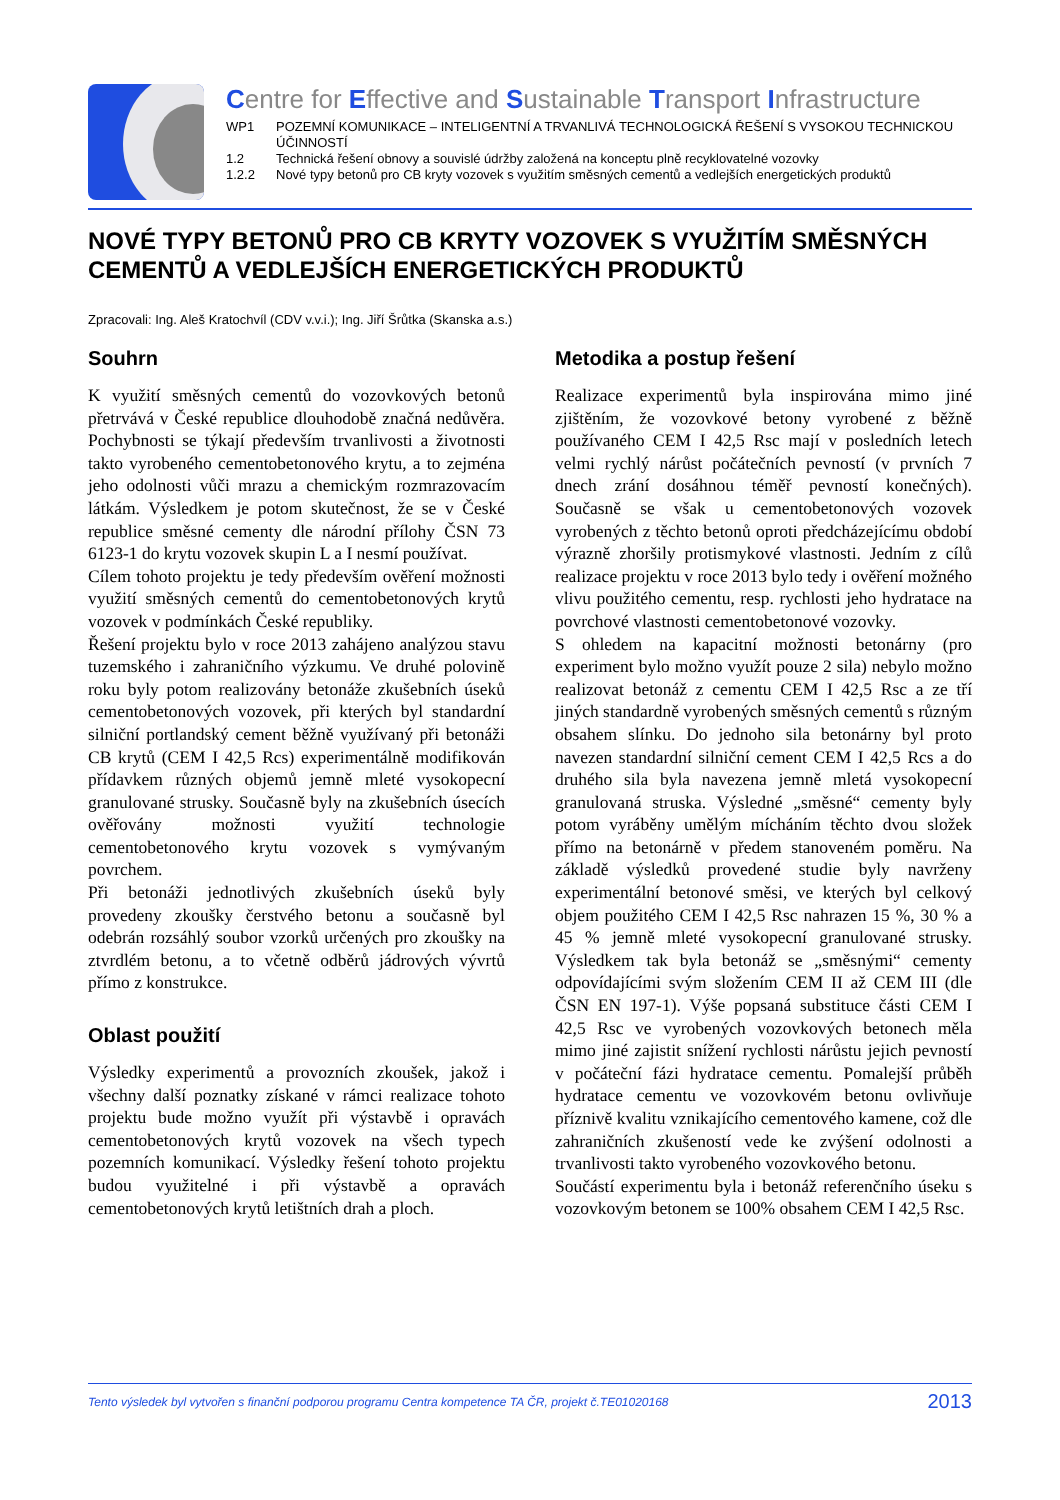Centre for Effective and Sustainable Transport Infrastructure
WP1 POZEMNÍ KOMUNIKACE – INTELIGENTNÍ A TRVANLIVÁ TECHNOLOGICKÁ ŘEŠENÍ S VYSOKOU TECHNICKOU ÚČINNOSTÍ
1.2 Technická řešení obnovy a souvislé údržby založená na konceptu plně recyklovatelné vozovky
1.2.2 Nové typy betonů pro CB kryty vozovek s využitím směsných cementů a vedlejších energetických produktů
NOVÉ TYPY BETONŮ PRO CB KRYTY VOZOVEK S VYUŽITÍM SMĚSNÝCH CEMENTŮ A VEDLEJŠÍCH ENERGETICKÝCH PRODUKTŮ
Zpracovali: Ing. Aleš Kratochvíl (CDV v.v.i.); Ing. Jiří Šrůtka (Skanska a.s.)
Souhrn
K využití směsných cementů do vozovkových betonů přetrvává v České republice dlouhodobě značná nedůvěra. Pochybnosti se týkají především trvanlivosti a životnosti takto vyrobeného cementobetonového krytu, a to zejména jeho odolnosti vůči mrazu a chemickým rozmrazovacím látkám. Výsledkem je potom skutečnost, že se v České republice směsné cementy dle národní přílohy ČSN 73 6123-1 do krytu vozovek skupin L a I nesmí používat.
Cílem tohoto projektu je tedy především ověření možnosti využití směsných cementů do cementobetonových krytů vozovek v podmínkách České republiky.
Řešení projektu bylo v roce 2013 zahájeno analýzou stavu tuzemského i zahraničního výzkumu. Ve druhé polovině roku byly potom realizovány betonáže zkušebních úseků cementobetonových vozovek, při kterých byl standardní silniční portlandský cement běžně využívaný při betonáži CB krytů (CEM I 42,5 Rcs) experimentálně modifikován přídavkem různých objemů jemně mleté vysokopecní granulované strusky. Současně byly na zkušebních úsecích ověřovány možnosti využití technologie cementobetonového krytu vozovek s vymývaným povrchem.
Při betonáži jednotlivých zkušebních úseků byly provedeny zkoušky čerstvého betonu a současně byl odebrán rozsáhlý soubor vzorků určených pro zkoušky na ztvrdlém betonu, a to včetně odběrů jádrových vývrtů přímo z konstrukce.
Oblast použití
Výsledky experimentů a provozních zkoušek, jakož i všechny další poznatky získané v rámci realizace tohoto projektu bude možno využít při výstavbě i opravách cementobetonových krytů vozovek na všech typech pozemních komunikací. Výsledky řešení tohoto projektu budou využitelné i při výstavbě a opravách cementobetonových krytů letištních drah a ploch.
Metodika a postup řešení
Realizace experimentů byla inspirována mimo jiné zjištěním, že vozovkové betony vyrobené z běžně používaného CEM I 42,5 Rsc mají v posledních letech velmi rychlý nárůst počátečních pevností (v prvních 7 dnech zrání dosáhnou téměř pevností konečných). Současně se však u cementobetonových vozovek vyrobených z těchto betonů oproti předcházejícímu období výrazně zhoršily protismykové vlastnosti. Jedním z cílů realizace projektu v roce 2013 bylo tedy i ověření možného vlivu použitého cementu, resp. rychlosti jeho hydratace na povrchové vlastnosti cementobetonové vozovky.
S ohledem na kapacitní možnosti betonárny (pro experiment bylo možno využít pouze 2 sila) nebylo možno realizovat betonáž z cementu CEM I 42,5 Rsc a ze tří jiných standardně vyrobených směsných cementů s různým obsahem slínku. Do jednoho sila betonárny byl proto navezen standardní silniční cement CEM I 42,5 Rcs a do druhého sila byla navezena jemně mletá vysokopecní granulovaná struska. Výsledné „směsné“ cementy byly potom vyráběny umělým mícháním těchto dvou složek přímo na betonárně v předem stanoveném poměru. Na základě výsledků provedené studie byly navrženy experimentální betonové směsi, ve kterých byl celkový objem použitého CEM I 42,5 Rsc nahrazen 15 %, 30 % a 45 % jemně mleté vysokopecní granulované strusky. Výsledkem tak byla betonáž se „směsnými“ cementy odpovídajícími svým složením CEM II až CEM III (dle ČSN EN 197-1). Výše popsaná substituce části CEM I 42,5 Rsc ve vyrobených vozovkových betonech měla mimo jiné zajistit snížení rychlosti nárůstu jejich pevností v počáteční fázi hydratace cementu. Pomalejší průběh hydratace cementu ve vozovkovém betonu ovlivňuje příznivě kvalitu vznikajícího cementového kamene, což dle zahraničních zkušeností vede ke zvýšení odolnosti a trvanlivosti takto vyrobeného vozovkového betonu.
Součástí experimentu byla i betonáž referenčního úseku s vozovkovým betonem se 100% obsahem CEM I 42,5 Rsc.
Tento výsledek byl vytvořen s finanční podporou programu Centra kompetence TA ČR, projekt č.TE01020168 2013